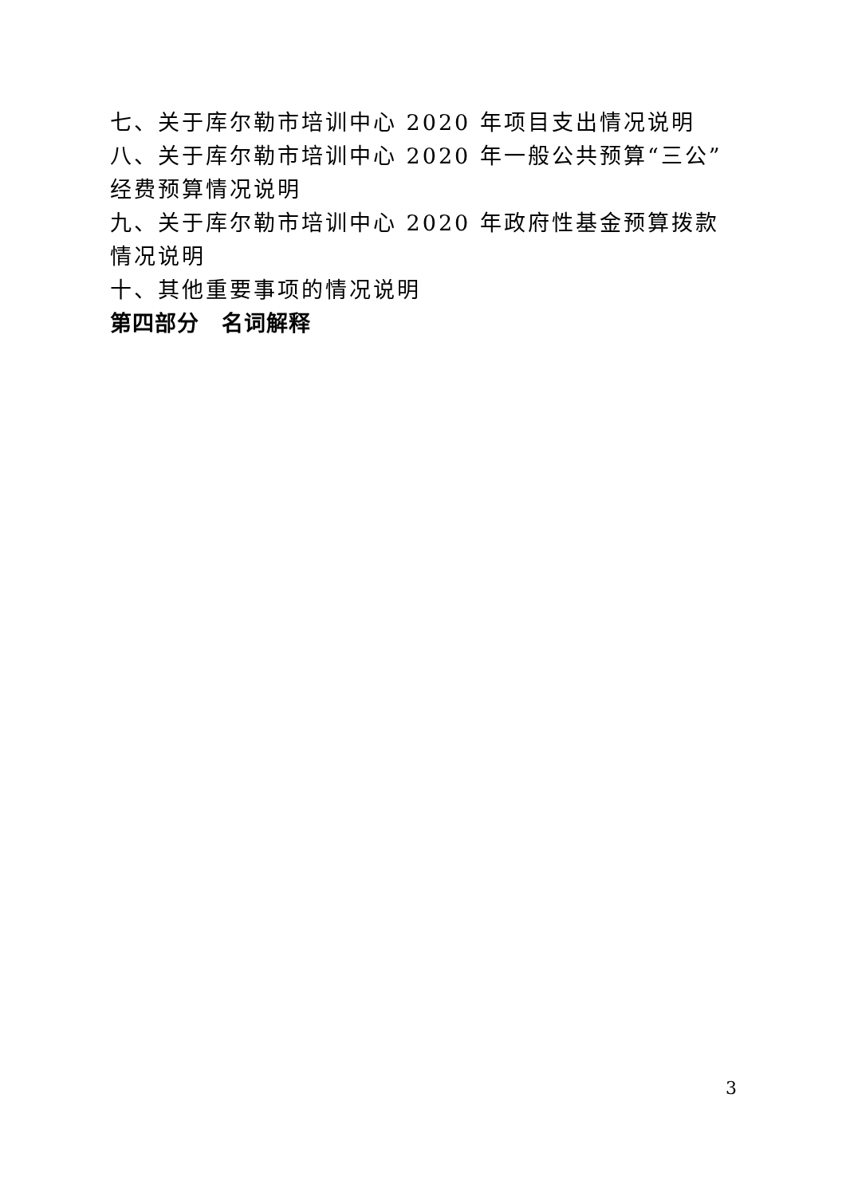七、关于库尔勒市培训中心 2020 年项目支出情况说明
八、关于库尔勒市培训中心 2020 年一般公共预算“三公”经费预算情况说明
九、关于库尔勒市培训中心 2020 年政府性基金预算拨款情况说明
十、其他重要事项的情况说明
第四部分　名词解释
3